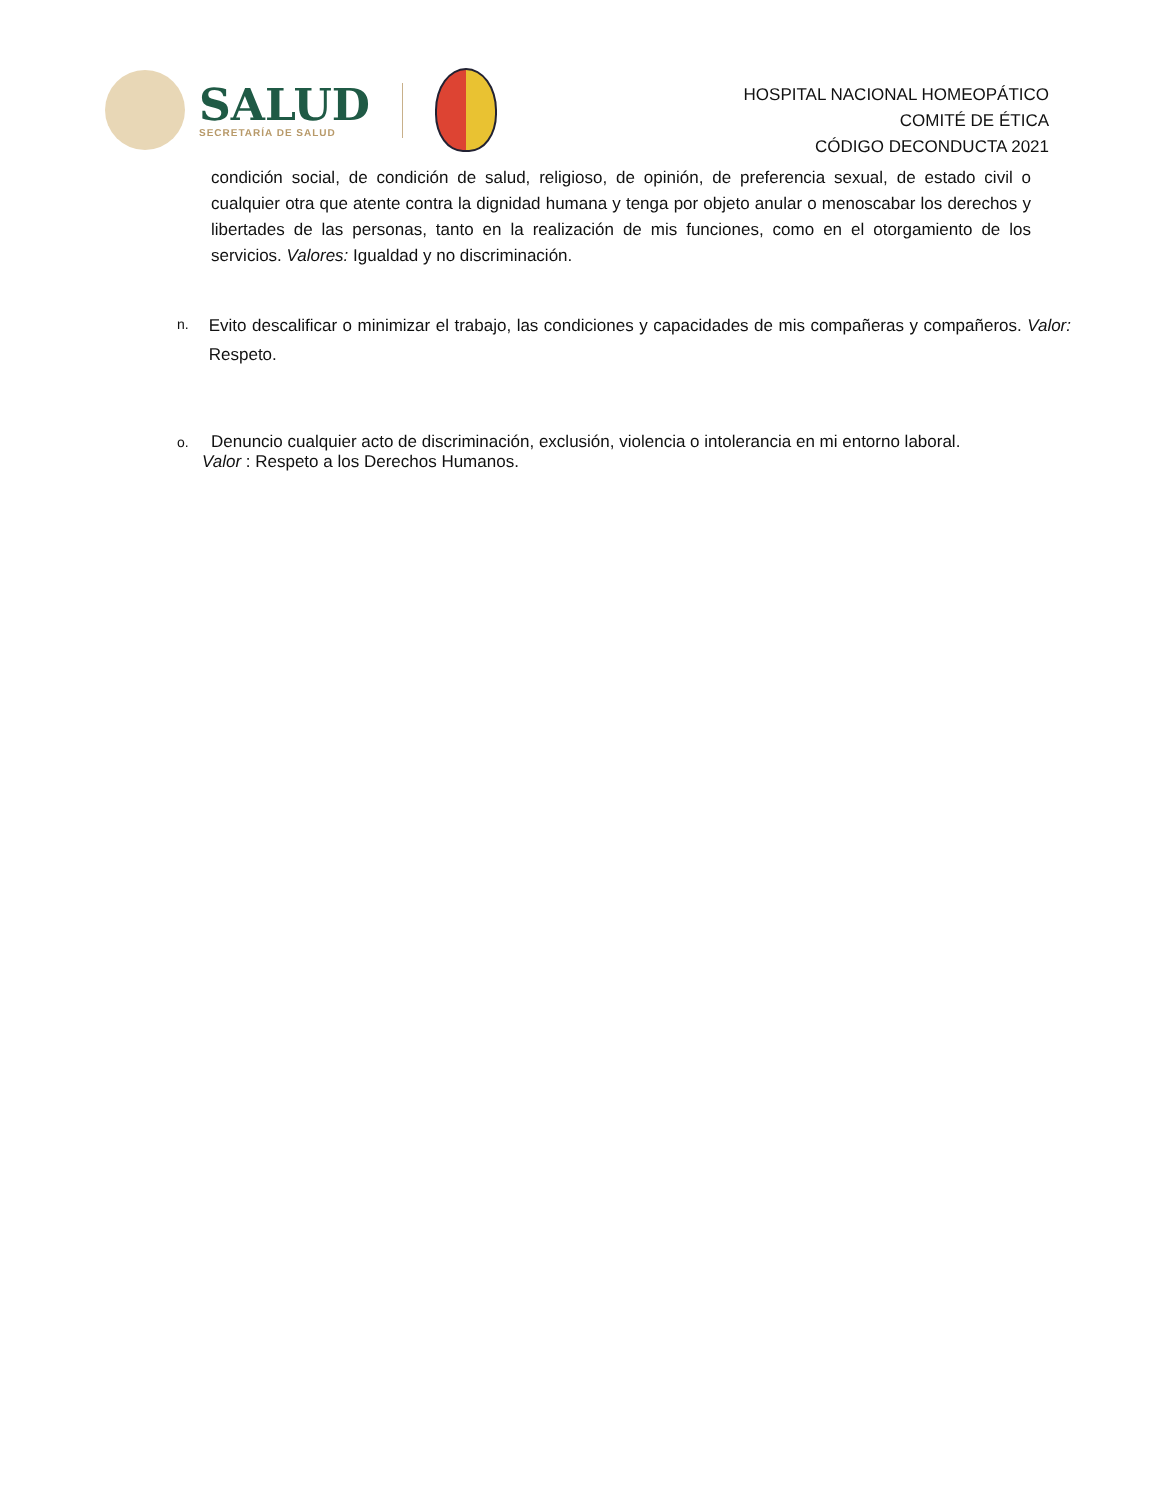SALUD
SECRETARÍA DE SALUD
HOSPITAL NACIONAL HOMEOPÁTICO
COMITÉ DE ÉTICA
CÓDIGO DECONDUCTA 2021
condición social, de condición de salud, religioso, de opinión, de preferencia sexual, de estado civil o cualquier otra que atente contra la dignidad humana y tenga por objeto anular o menoscabar los derechos y libertades de las personas, tanto en la realización de mis funciones, como en el otorgamiento de los servicios. Valores: Igualdad y no discriminación.
n.
Evito descalificar o minimizar el trabajo, las condiciones y capacidades de mis compañeras y compañeros. Valor: Respeto.
o.
Denuncio cualquier acto de discriminación, exclusión, violencia o intolerancia en mi entorno laboral.
Valor : Respeto a los Derechos Humanos.